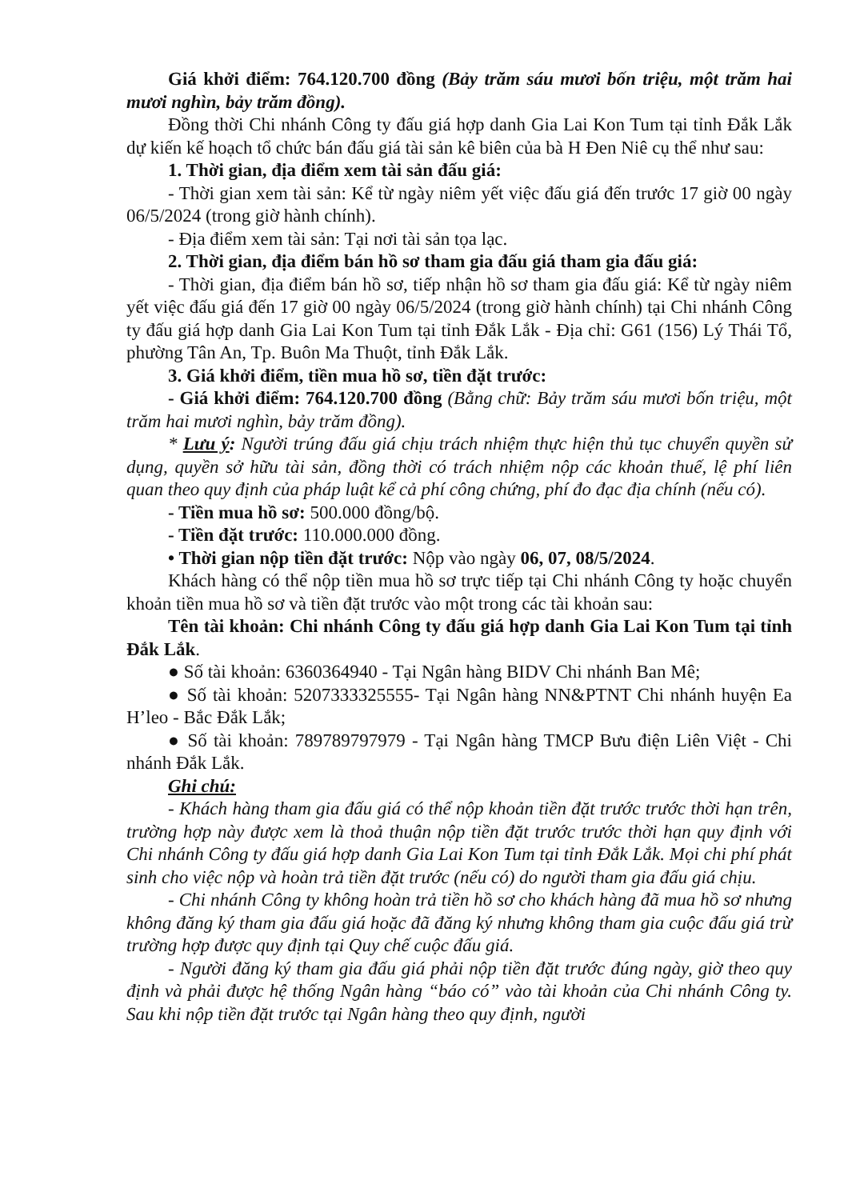Giá khởi điểm: 764.120.700 đồng (Bảy trăm sáu mươi bốn triệu, một trăm hai mươi nghìn, bảy trăm đồng).
Đồng thời Chi nhánh Công ty đấu giá hợp danh Gia Lai Kon Tum tại tỉnh Đắk Lắk dự kiến kế hoạch tổ chức bán đấu giá tài sản kê biên của bà H Đen Niê cụ thể như sau:
1. Thời gian, địa điểm xem tài sản đấu giá:
- Thời gian xem tài sản: Kể từ ngày niêm yết việc đấu giá đến trước 17 giờ 00 ngày 06/5/2024 (trong giờ hành chính).
- Địa điểm xem tài sản: Tại nơi tài sản tọa lạc.
2. Thời gian, địa điểm bán hồ sơ tham gia đấu giá tham gia đấu giá:
- Thời gian, địa điểm bán hồ sơ, tiếp nhận hồ sơ tham gia đấu giá: Kể từ ngày niêm yết việc đấu giá đến 17 giờ 00 ngày 06/5/2024 (trong giờ hành chính) tại Chi nhánh Công ty đấu giá hợp danh Gia Lai Kon Tum tại tỉnh Đắk Lắk - Địa chỉ: G61 (156) Lý Thái Tổ, phường Tân An, Tp. Buôn Ma Thuột, tỉnh Đắk Lắk.
3. Giá khởi điểm, tiền mua hồ sơ, tiền đặt trước:
- Giá khởi điểm: 764.120.700 đồng (Bằng chữ: Bảy trăm sáu mươi bốn triệu, một trăm hai mươi nghìn, bảy trăm đồng).
* Lưu ý: Người trúng đấu giá chịu trách nhiệm thực hiện thủ tục chuyển quyền sử dụng, quyền sở hữu tài sản, đồng thời có trách nhiệm nộp các khoản thuế, lệ phí liên quan theo quy định của pháp luật kể cả phí công chứng, phí đo đạc địa chính (nếu có).
- Tiền mua hồ sơ: 500.000 đồng/bộ.
- Tiền đặt trước: 110.000.000 đồng.
• Thời gian nộp tiền đặt trước: Nộp vào ngày 06, 07, 08/5/2024.
Khách hàng có thể nộp tiền mua hồ sơ trực tiếp tại Chi nhánh Công ty hoặc chuyển khoản tiền mua hồ sơ và tiền đặt trước vào một trong các tài khoản sau:
Tên tài khoản: Chi nhánh Công ty đấu giá hợp danh Gia Lai Kon Tum tại tỉnh Đắk Lắk.
● Số tài khoản: 6360364940 - Tại Ngân hàng BIDV Chi nhánh Ban Mê;
● Số tài khoản: 5207333325555- Tại Ngân hàng NN&PTNT Chi nhánh huyện Ea H’leo - Bắc Đắk Lắk;
● Số tài khoản: 789789797979 - Tại Ngân hàng TMCP Bưu điện Liên Việt - Chi nhánh Đắk Lắk.
Ghi chú:
- Khách hàng tham gia đấu giá có thể nộp khoản tiền đặt trước trước thời hạn trên, trường hợp này được xem là thoả thuận nộp tiền đặt trước trước thời hạn quy định với Chi nhánh Công ty đấu giá hợp danh Gia Lai Kon Tum tại tỉnh Đắk Lắk. Mọi chi phí phát sinh cho việc nộp và hoàn trả tiền đặt trước (nếu có) do người tham gia đấu giá chịu.
- Chi nhánh Công ty không hoàn trả tiền hồ sơ cho khách hàng đã mua hồ sơ nhưng không đăng ký tham gia đấu giá hoặc đã đăng ký nhưng không tham gia cuộc đấu giá trừ trường hợp được quy định tại Quy chế cuộc đấu giá.
- Người đăng ký tham gia đấu giá phải nộp tiền đặt trước đúng ngày, giờ theo quy định và phải được hệ thống Ngân hàng “báo có” vào tài khoản của Chi nhánh Công ty. Sau khi nộp tiền đặt trước tại Ngân hàng theo quy định, người